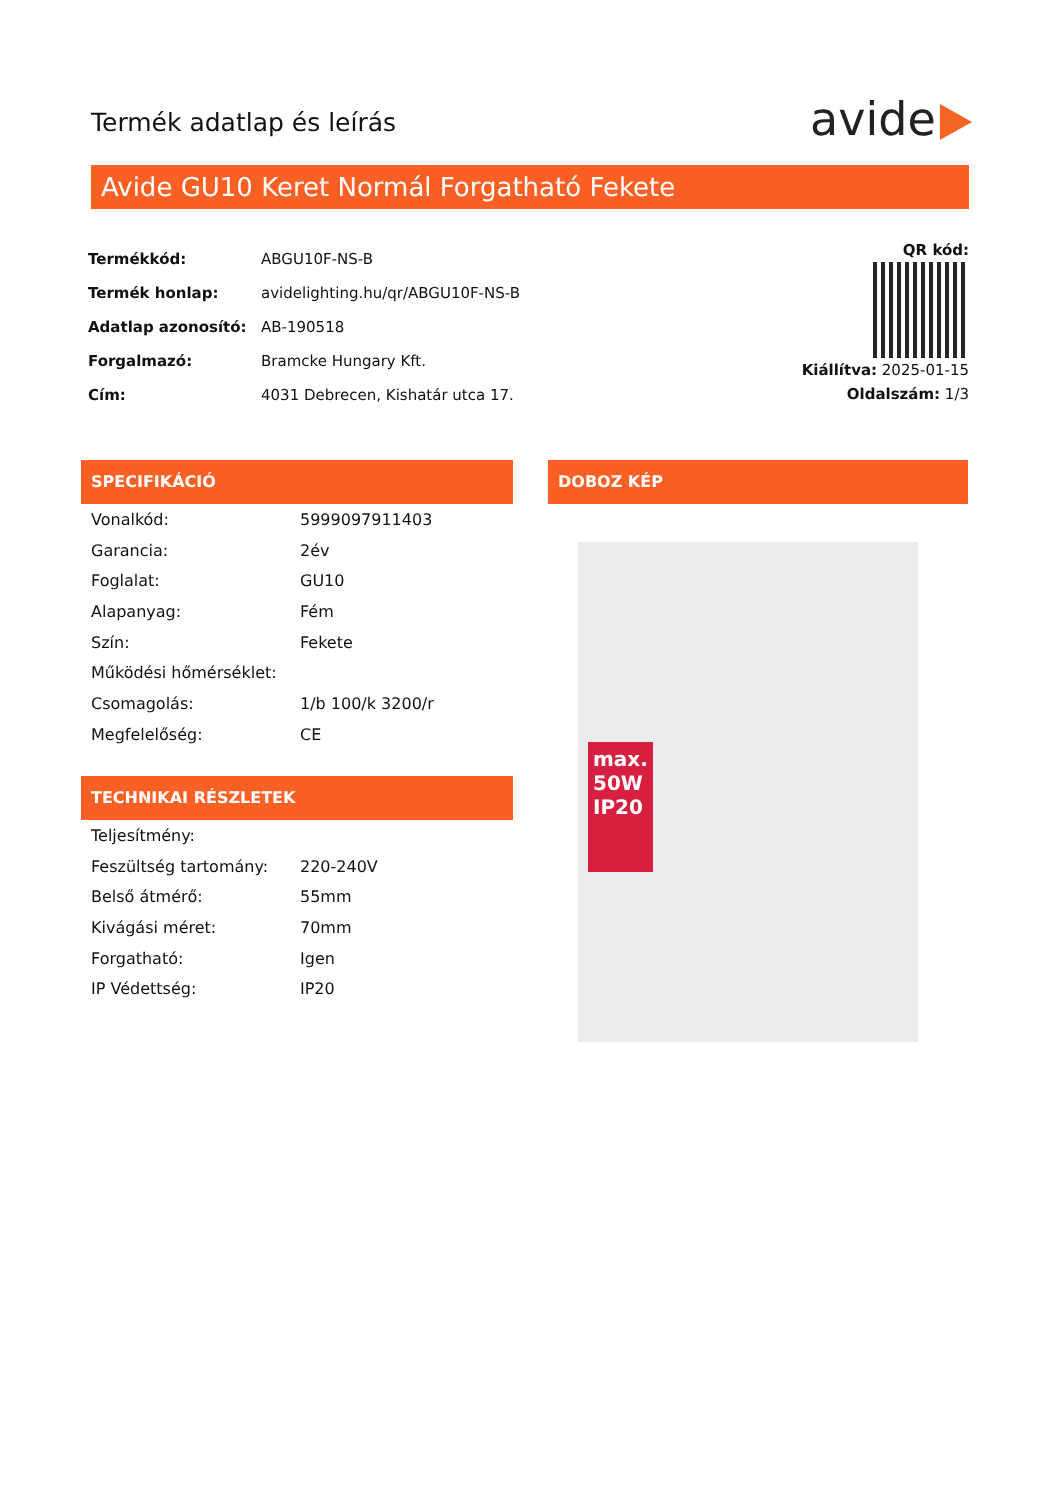Termék adatlap és leírás avide
Avide GU10 Keret Normál Forgatható Fekete
| Termékkód: | ABGU10F-NS-B |
| Termék honlap: | avidelighting.hu/qr/ABGU10F-NS-B |
| Adatlap azonosító: | AB-190518 |
| Forgalmazó: | Bramcke Hungary Kft. |
| Cím: | 4031 Debrecen, Kishatár utca 17. |
QR kód:
Kiállítva: 2025-01-15
Oldalszám: 1/3
SPECIFIKÁCIÓ
| Vonalkód: | 5999097911403 |
| Garancia: | 2év |
| Foglalat: | GU10 |
| Alapanyag: | Fém |
| Szín: | Fekete |
| Működési hőmérséklet: | |
| Csomagolás: | 1/b 100/k 3200/r |
| Megfelelőség: | CE |
TECHNIKAI RÉSZLETEK
| Teljesítmény: | |
| Feszültség tartomány: | 220-240V |
| Belső átmérő: | 55mm |
| Kivágási méret: | 70mm |
| Forgatható: | Igen |
| IP Védettség: | IP20 |
DOBOZ KÉP
max. 50W IP20